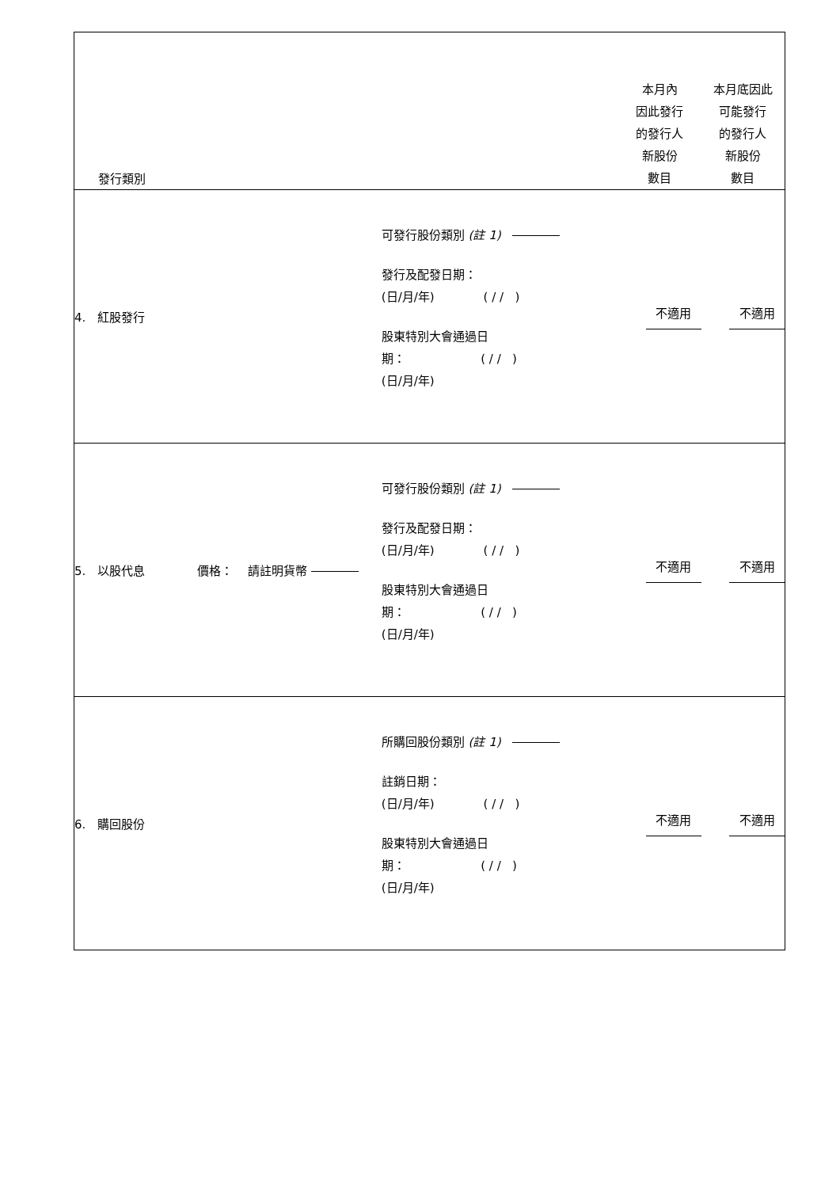| 發行類別 | | 本月內 因此發行 的發行人 新股份 數目 | 本月底因此 可能發行 的發行人 新股份 數目 |
| --- | --- | --- | --- |
| 4. 紅股發行 | 可發行股份類別 (註 1) 發行及配發日期： (日/月/年) ( / / ) 股東特別大會通過日 期： ( / / ) (日/月/年) | 不適用 | 不適用 |
| 5. 以股代息 價格： 請註明貨幣 | 可發行股份類別 (註 1) 發行及配發日期： (日/月/年) ( / / ) 股東特別大會通過日 期： ( / / ) (日/月/年) | 不適用 | 不適用 |
| 6. 購回股份 | 所購回股份類別 (註 1) 註銷日期： (日/月/年) ( / / ) 股東特別大會通過日 期： ( / / ) (日/月/年) | 不適用 | 不適用 |